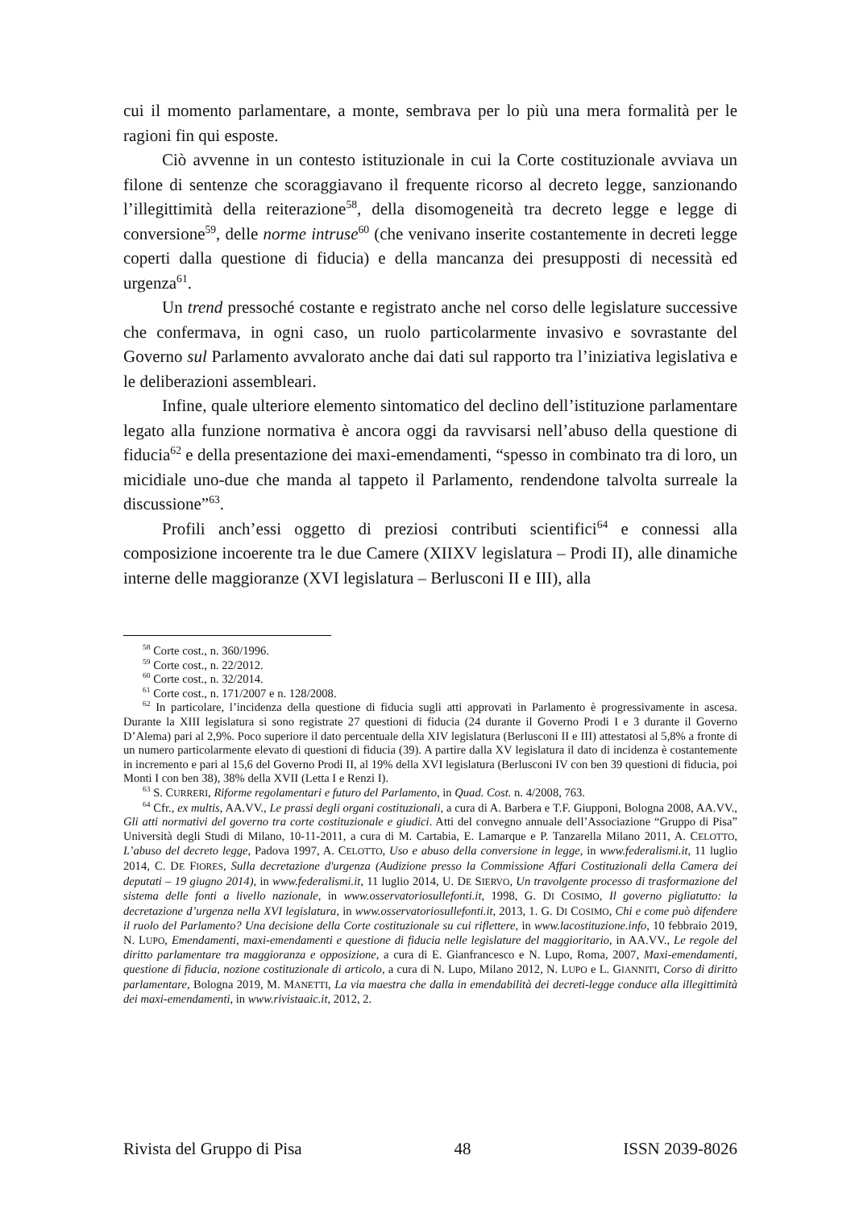cui il momento parlamentare, a monte, sembrava per lo più una mera formalità per le ragioni fin qui esposte.
Ciò avvenne in un contesto istituzionale in cui la Corte costituzionale avviava un filone di sentenze che scoraggiavano il frequente ricorso al decreto legge, sanzionando l’illegittimità della reiterazione<sup>58</sup>, della disomogeneità tra decreto legge e legge di conversione<sup>59</sup>, delle norme intruse<sup>60</sup> (che venivano inserite costantemente in decreti legge coperti dalla questione di fiducia) e della mancanza dei presupposti di necessità ed urgenza<sup>61</sup>.
Un trend pressoché costante e registrato anche nel corso delle legislature successive che confermava, in ogni caso, un ruolo particolarmente invasivo e sovrastante del Governo sul Parlamento avvalorato anche dai dati sul rapporto tra l’iniziativa legislativa e le deliberazioni assembleari.
Infine, quale ulteriore elemento sintomatico del declino dell’istituzione parlamentare legato alla funzione normativa è ancora oggi da ravvisarsi nell’abuso della questione di fiducia<sup>62</sup> e della presentazione dei maxi-emendamenti, “spesso in combinato tra di loro, un micidiale uno-due che manda al tappeto il Parlamento, rendendone talvolta surreale la discussione”<sup>63</sup>.
Profili anch’essi oggetto di preziosi contributi scientifici<sup>64</sup> e connessi alla composizione incoerente tra le due Camere (XIIXV legislatura – Prodi II), alle dinamiche interne delle maggioranze (XVI legislatura – Berlusconi II e III), alla
<sup>58</sup> Corte cost., n. 360/1996.
<sup>59</sup> Corte cost., n. 22/2012.
<sup>60</sup> Corte cost., n. 32/2014.
<sup>61</sup> Corte cost., n. 171/2007 e n. 128/2008.
<sup>62</sup> In particolare, l’incidenza della questione di fiducia sugli atti approvati in Parlamento è progressivamente in ascesa. Durante la XIII legislatura si sono registrate 27 questioni di fiducia (24 durante il Governo Prodi I e 3 durante il Governo D’Alema) pari al 2,9%. Poco superiore il dato percentuale della XIV legislatura (Berlusconi II e III) attestatosi al 5,8% a fronte di un numero particolarmente elevato di questioni di fiducia (39). A partire dalla XV legislatura il dato di incidenza è costantemente in incremento e pari al 15,6 del Governo Prodi II, al 19% della XVI legislatura (Berlusconi IV con ben 39 questioni di fiducia, poi Monti I con ben 38), 38% della XVII (Letta I e Renzi I).
<sup>63</sup> S. CURRERI, Riforme regolamentari e futuro del Parlamento, in Quad. Cost. n. 4/2008, 763.
<sup>64</sup> Cfr., ex multis, AA.VV., Le prassi degli organi costituzionali, a cura di A. Barbera e T.F. Giupponi, Bologna 2008, AA.VV., Gli atti normativi del governo tra corte costituzionale e giudici. Atti del convegno annuale dell’Associazione “Gruppo di Pisa” Università degli Studi di Milano, 10-11-2011, a cura di M. Cartabia, E. Lamarque e P. Tanzarella Milano 2011, A. CELOTTO, L’abuso del decreto legge, Padova 1997, A. CELOTTO, Uso e abuso della conversione in legge, in www.federalismi.it, 11 luglio 2014, C. DE FIORES, Sulla decretazione d'urgenza (Audizione presso la Commissione Affari Costituzionali della Camera dei deputati – 19 giugno 2014), in www.federalismi.it, 11 luglio 2014, U. DE SIERVO, Un travolgente processo di trasformazione del sistema delle fonti a livello nazionale, in www.osservatoriosullefonti.it, 1998, G. DI COSIMO, Il governo pigliatutto: la decretazione d’urgenza nella XVI legislatura, in www.osservatoriosullefonti.it, 2013, 1. G. DI COSIMO, Chi e come può difendere il ruolo del Parlamento? Una decisione della Corte costituzionale su cui riflettere, in www.lacostituzione.info, 10 febbraio 2019, N. LUPO, Emendamenti, maxi-emendamenti e questione di fiducia nelle legislature del maggioritario, in AA.VV., Le regole del diritto parlamentare tra maggioranza e opposizione, a cura di E. Gianfrancesco e N. Lupo, Roma, 2007, Maxi-emendamenti, questione di fiducia, nozione costituzionale di articolo, a cura di N. Lupo, Milano 2012, N. LUPO e L. GIANNITI, Corso di diritto parlamentare, Bologna 2019, M. MANETTI, La via maestra che dalla in emendabilità dei decreti-legge conduce alla illegittimità dei maxi-emendamenti, in www.rivistaaic.it, 2012, 2.
Rivista del Gruppo di Pisa 48 ISSN 2039-8026